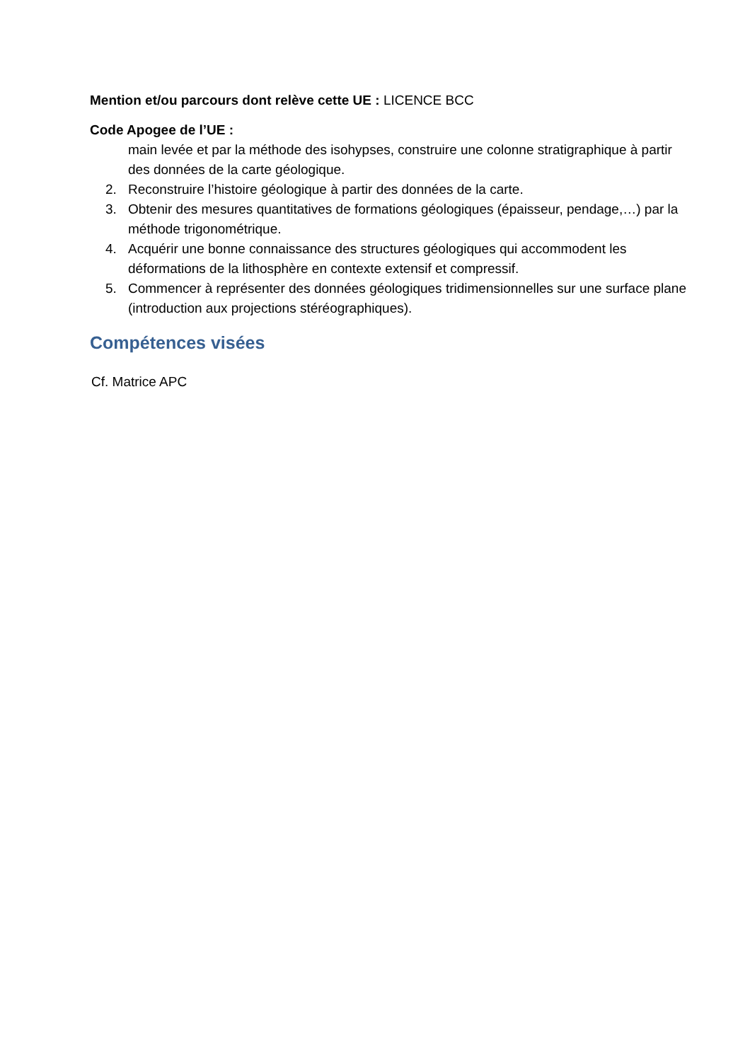Mention et/ou parcours dont relève cette UE : LICENCE BCC
Code Apogee de l’UE :
main levée et par la méthode des isohypses, construire une colonne stratigraphique à partir des données de la carte géologique.
2. Reconstruire l’histoire géologique à partir des données de la carte.
3. Obtenir des mesures quantitatives de formations géologiques (épaisseur, pendage,…) par la méthode trigonométrique.
4. Acquérir une bonne connaissance des structures géologiques qui accommodent les déformations de la lithosphère en contexte extensif et compressif.
5. Commencer à représenter des données géologiques tridimensionnelles sur une surface plane (introduction aux projections stéréographiques).
Compétences visées
Cf. Matrice APC